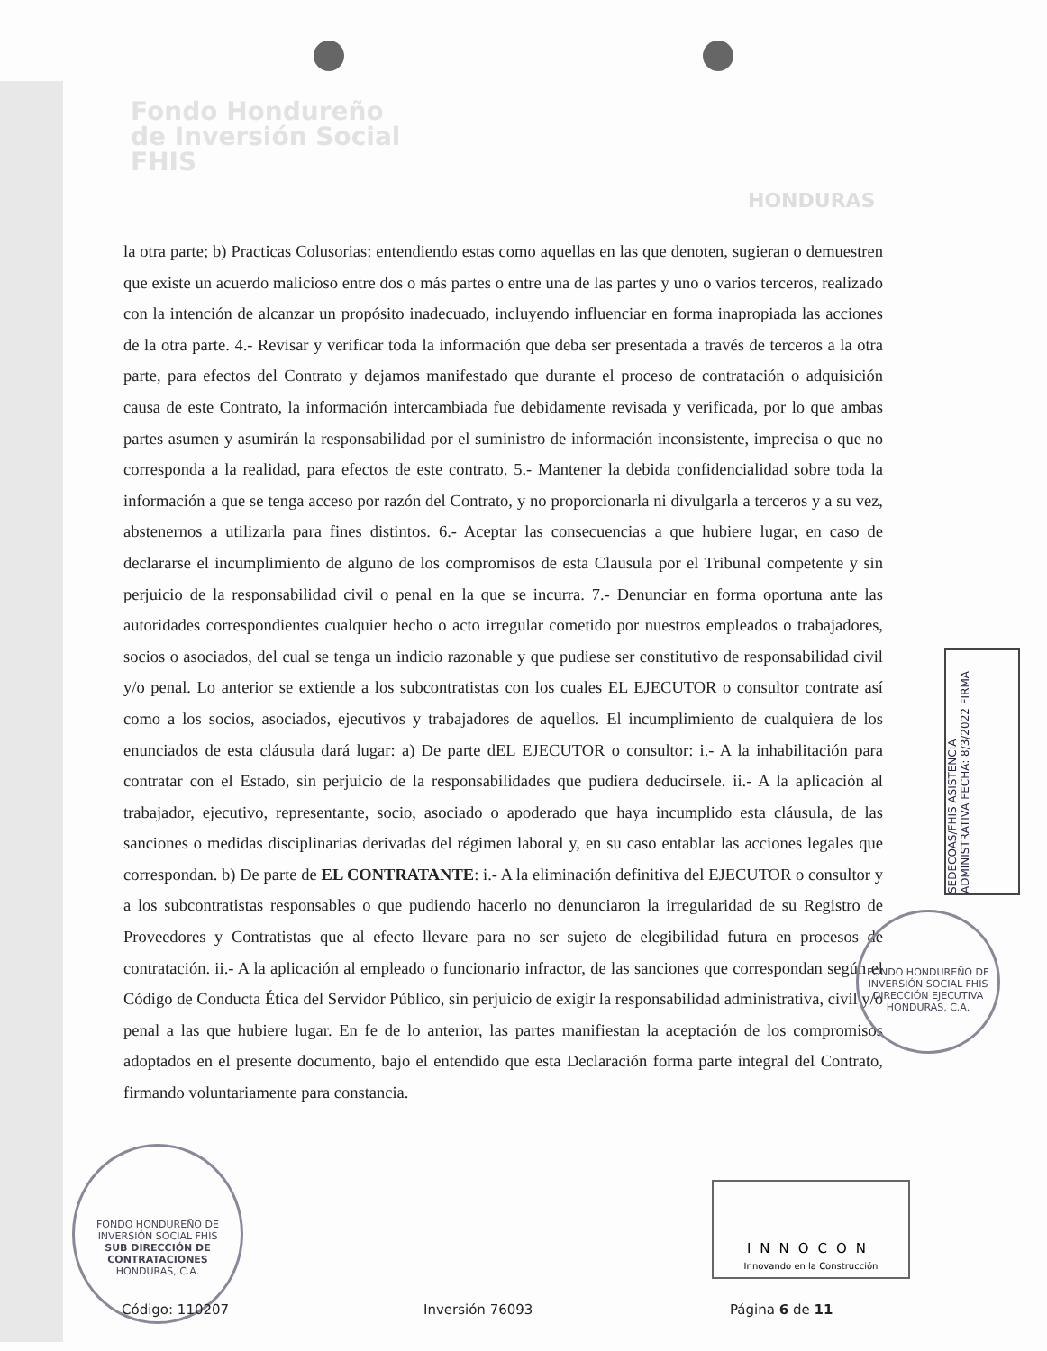Fondo Hondureño
de Inversión Social
FHIS
HONDURAS
la otra parte; b) Practicas Colusorias: entendiendo estas como aquellas en las que denoten, sugieran o demuestren que existe un acuerdo malicioso entre dos o más partes o entre una de las partes y uno o varios terceros, realizado con la intención de alcanzar un propósito inadecuado, incluyendo influenciar en forma inapropiada las acciones de la otra parte. 4.- Revisar y verificar toda la información que deba ser presentada a través de terceros a la otra parte, para efectos del Contrato y dejamos manifestado que durante el proceso de contratación o adquisición causa de este Contrato, la información intercambiada fue debidamente revisada y verificada, por lo que ambas partes asumen y asumirán la responsabilidad por el suministro de información inconsistente, imprecisa o que no corresponda a la realidad, para efectos de este contrato. 5.- Mantener la debida confidencialidad sobre toda la información a que se tenga acceso por razón del Contrato, y no proporcionarla ni divulgarla a terceros y a su vez, abstenernos a utilizarla para fines distintos. 6.- Aceptar las consecuencias a que hubiere lugar, en caso de declararse el incumplimiento de alguno de los compromisos de esta Clausula por el Tribunal competente y sin perjuicio de la responsabilidad civil o penal en la que se incurra. 7.- Denunciar en forma oportuna ante las autoridades correspondientes cualquier hecho o acto irregular cometido por nuestros empleados o trabajadores, socios o asociados, del cual se tenga un indicio razonable y que pudiese ser constitutivo de responsabilidad civil y/o penal. Lo anterior se extiende a los subcontratistas con los cuales EL EJECUTOR o consultor contrate así como a los socios, asociados, ejecutivos y trabajadores de aquellos. El incumplimiento de cualquiera de los enunciados de esta cláusula dará lugar: a) De parte dEL EJECUTOR o consultor: i.- A la inhabilitación para contratar con el Estado, sin perjuicio de la responsabilidades que pudiera deducírsele. ii.- A la aplicación al trabajador, ejecutivo, representante, socio, asociado o apoderado que haya incumplido esta cláusula, de las sanciones o medidas disciplinarias derivadas del régimen laboral y, en su caso entablar las acciones legales que correspondan. b) De parte de EL CONTRATANTE: i.- A la eliminación definitiva del EJECUTOR o consultor y a los subcontratistas responsables o que pudiendo hacerlo no denunciaron la irregularidad de su Registro de Proveedores y Contratistas que al efecto llevare para no ser sujeto de elegibilidad futura en procesos de contratación. ii.- A la aplicación al empleado o funcionario infractor, de las sanciones que correspondan según el Código de Conducta Ética del Servidor Público, sin perjuicio de exigir la responsabilidad administrativa, civil y/o penal a las que hubiere lugar. En fe de lo anterior, las partes manifiestan la aceptación de los compromisos adoptados en el presente documento, bajo el entendido que esta Declaración forma parte integral del Contrato, firmando voluntariamente para constancia.
SEDECOAS/FHIS ASISTENCIA ADMINISTRATIVA FECHA: 8/3/2022 FIRMA
FONDO HONDUREÑO DE INVERSIÓN SOCIAL FHIS
DIRECCIÓN EJECUTIVA
HONDURAS, C.A.
FONDO HONDUREÑO DE INVERSIÓN SOCIAL FHIS
SUB DIRECCIÓN DE CONTRATACIONES
HONDURAS, C.A.
INNOCON
Innovando en la Construcción
Código: 110207 Inversión 76093 Página 6 de 11